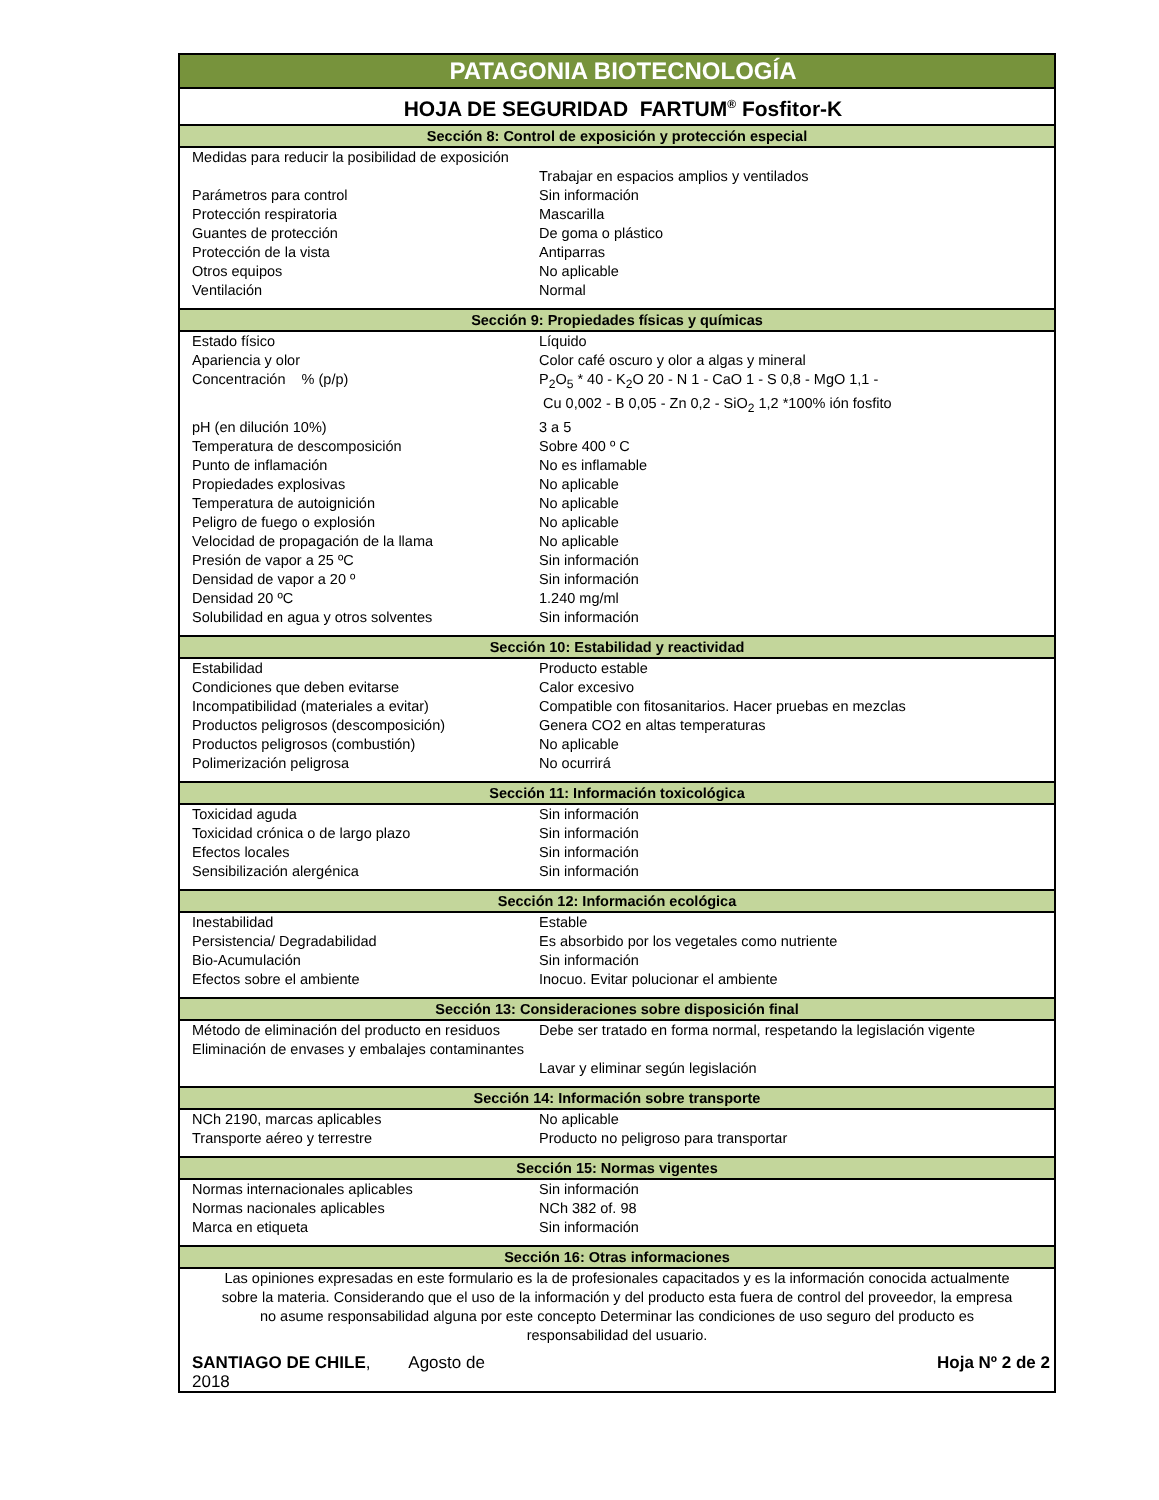| PATAGONIA BIOTECNOLOGÍA | |
| HOJA DE SEGURIDAD FARTUM<sup>®</sup> Fosfitor-K | |
| Sección 8: Control de exposición y protección especial | |
| Medidas para reducir la posibilidad de exposición | Trabajar en espacios amplios y ventilados |
| Parámetros para control | Sin información |
| Protección respiratoria | Mascarilla |
| Guantes de protección | De goma o plástico |
| Protección de la vista | Antiparras |
| Otros equipos | No aplicable |
| Ventilación | Normal |
| Sección 9: Propiedades físicas y químicas | |
| Estado físico | Líquido |
| Apariencia y olor | Color café oscuro y olor a algas y mineral |
| Concentración % (p/p) | P<sub>2</sub>O<sub>5</sub> * 40 - K<sub>2</sub>O 20 - N 1 - CaO 1 - S 0,8 - MgO 1,1 - Cu 0,002 - B 0,05 - Zn 0,2 - SiO<sub>2</sub> 1,2 *100% ión fosfito |
| pH (en dilución 10%) | 3 a 5 |
| Temperatura de descomposición | Sobre 400 º C |
| Punto de inflamación | No es inflamable |
| Propiedades explosivas | No aplicable |
| Temperatura de autoignición | No aplicable |
| Peligro de fuego o explosión | No aplicable |
| Velocidad de propagación de la llama | No aplicable |
| Presión de vapor a 25 ºC | Sin información |
| Densidad de vapor a 20 º | Sin información |
| Densidad 20 ºC | 1.240 mg/ml |
| Solubilidad en agua y otros solventes | Sin información |
| Sección 10: Estabilidad y reactividad | |
| Estabilidad | Producto estable |
| Condiciones que deben evitarse | Calor excesivo |
| Incompatibilidad (materiales a evitar) | Compatible con fitosanitarios. Hacer pruebas en mezclas |
| Productos peligrosos (descomposición) | Genera CO2 en altas temperaturas |
| Productos peligrosos (combustión) | No aplicable |
| Polimerización peligrosa | No ocurrirá |
| Sección 11: Información toxicológica | |
| Toxicidad aguda | Sin información |
| Toxicidad crónica o de largo plazo | Sin información |
| Efectos locales | Sin información |
| Sensibilización alergénica | Sin información |
| Sección 12: Información ecológica | |
| Inestabilidad | Estable |
| Persistencia/ Degradabilidad | Es absorbido por los vegetales como nutriente |
| Bio-Acumulación | Sin información |
| Efectos sobre el ambiente | Inocuo. Evitar polucionar el ambiente |
| Sección 13: Consideraciones sobre disposición final | |
| Método de eliminación del producto en residuos | Debe ser tratado en forma normal, respetando la legislación vigente |
| Eliminación de envases y embalajes contaminantes | Lavar y eliminar según legislación |
| Sección 14: Información sobre transporte | |
| NCh 2190, marcas aplicables | No aplicable |
| Transporte aéreo y terrestre | Producto no peligroso para transportar |
| Sección 15: Normas vigentes | |
| Normas internacionales aplicables | Sin información |
| Normas nacionales aplicables | NCh 382 of. 98 |
| Marca en etiqueta | Sin información |
| Sección 16: Otras informaciones | |
| Las opiniones expresadas en este formulario es la de profesionales capacitados y es la información conocida actualmente sobre la materia. Considerando que el uso de la información y del producto esta fuera de control del proveedor, la empresa no asume responsabilidad alguna por este concepto Determinar las condiciones de uso seguro del producto es responsabilidad del usuario. | |
| SANTIAGO DE CHILE , Agosto de 2018 | Hoja Nº 2 de 2 |